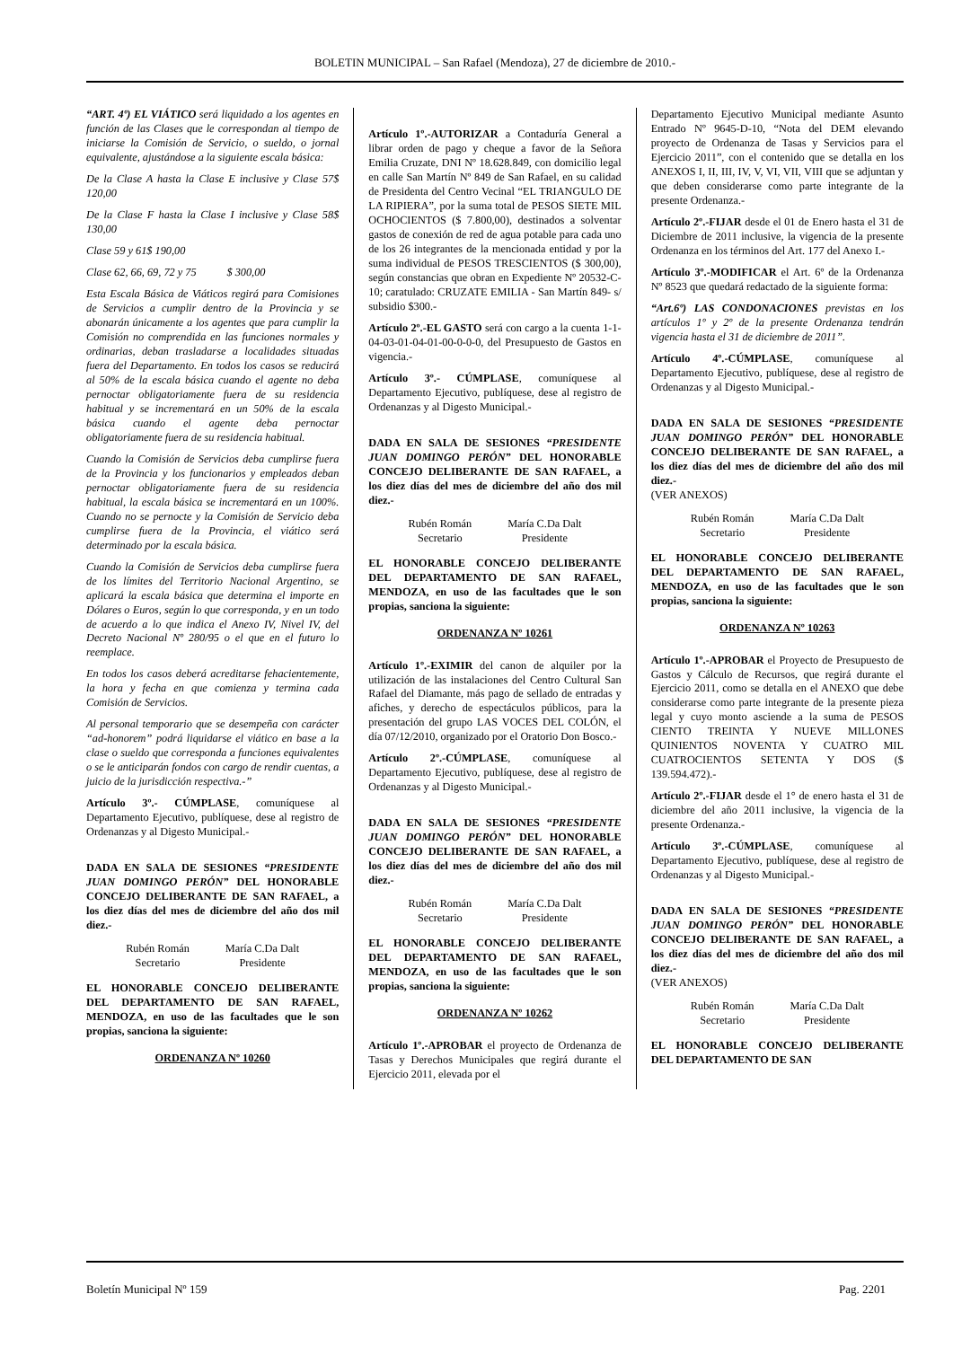BOLETIN MUNICIPAL – San Rafael (Mendoza), 27 de diciembre de 2010.-
“ART. 4º) EL VIÁTICO será liquidado a los agentes en función de las Clases que le correspondan al tiempo de iniciarse la Comisión de Servicio, o sueldo, o jornal equivalente, ajustándose a la siguiente escala básica:
De la Clase A hasta la Clase E inclusive y Clase 57$ 120,00
De la Clase F hasta la Clase I inclusive y Clase 58$ 130,00
Clase 59 y 61$ 190,00
Clase 62, 66, 69, 72 y 75 $ 300,00
Esta Escala Básica de Viáticos regirá para Comisiones de Servicios a cumplir dentro de la Provincia y se abonarán únicamente a los agentes que para cumplir la Comisión no comprendida en las funciones normales y ordinarias, deban trasladarse a localidades situadas fuera del Departamento. En todos los casos se reducirá al 50% de la escala básica cuando el agente no deba pernoctar obligatoriamente fuera de su residencia habitual y se incrementará en un 50% de la escala básica cuando el agente deba pernoctar obligatoriamente fuera de su residencia habitual.
Cuando la Comisión de Servicios deba cumplirse fuera de la Provincia y los funcionarios y empleados deban pernoctar obligatoriamente fuera de su residencia habitual, la escala básica se incrementará en un 100%. Cuando no se pernocte y la Comisión de Servicio deba cumplirse fuera de la Provincia, el viático será determinado por la escala básica.
Cuando la Comisión de Servicios deba cumplirse fuera de los límites del Territorio Nacional Argentino, se aplicará la escala básica que determina el importe en Dólares o Euros, según lo que corresponda, y en un todo de acuerdo a lo que indica el Anexo IV, Nivel IV, del Decreto Nacional Nº 280/95 o el que en el futuro lo reemplace.
En todos los casos deberá acreditarse fehacientemente, la hora y fecha en que comienza y termina cada Comisión de Servicios.
Al personal temporario que se desempeña con carácter “ad-honorem” podrá liquidarse el viático en base a la clase o sueldo que corresponda a funciones equivalentes o se le anticiparán fondos con cargo de rendir cuentas, a juicio de la jurisdicción respectiva.-”
Artículo 3º.- CÚMPLASE, comuníquese al Departamento Ejecutivo, publíquese, dese al registro de Ordenanzas y al Digesto Municipal.-
DADA EN SALA DE SESIONES “PRESIDENTE JUAN DOMINGO PERÓN” DEL HONORABLE CONCEJO DELIBERANTE DE SAN RAFAEL, a los diez días del mes de diciembre del año dos mil diez.-
Rubén Román
Secretario
María C.Da Dalt
Presidente
EL HONORABLE CONCEJO DELIBERANTE DEL DEPARTAMENTO DE SAN RAFAEL, MENDOZA, en uso de las facultades que le son propias, sanciona la siguiente:
ORDENANZA Nº 10260
Artículo 1º.-AUTORIZAR a Contaduría General a librar orden de pago y cheque a favor de la Señora Emilia Cruzate, DNI Nº 18.628.849, con domicilio legal en calle San Martín Nº 849 de San Rafael, en su calidad de Presidenta del Centro Vecinal “EL TRIANGULO DE LA RIPIERA”, por la suma total de PESOS SIETE MIL OCHOCIENTOS ($ 7.800,00), destinados a solventar gastos de conexión de red de agua potable para cada uno de los 26 integrantes de la mencionada entidad y por la suma individual de PESOS TRESCIENTOS ($ 300,00), según constancias que obran en Expediente Nº 20532-C-10; caratulado: CRUZATE EMILIA - San Martín 849- s/ subsidio $300.-
Artículo 2º.-EL GASTO será con cargo a la cuenta 1-1-04-03-01-04-01-00-0-0-0, del Presupuesto de Gastos en vigencia.-
Artículo 3º.- CÚMPLASE, comuníquese al Departamento Ejecutivo, publíquese, dese al registro de Ordenanzas y al Digesto Municipal.-
DADA EN SALA DE SESIONES “PRESIDENTE JUAN DOMINGO PERÓN” DEL HONORABLE CONCEJO DELIBERANTE DE SAN RAFAEL, a los diez días del mes de diciembre del año dos mil diez.-
Rubén Román
Secretario
María C.Da Dalt
Presidente
EL HONORABLE CONCEJO DELIBERANTE DEL DEPARTAMENTO DE SAN RAFAEL, MENDOZA, en uso de las facultades que le son propias, sanciona la siguiente:
ORDENANZA Nº 10261
Artículo 1º.-EXIMIR del canon de alquiler por la utilización de las instalaciones del Centro Cultural San Rafael del Diamante, más pago de sellado de entradas y afiches, y derecho de espectáculos públicos, para la presentación del grupo LAS VOCES DEL COLÓN, el día 07/12/2010, organizado por el Oratorio Don Bosco.-
Artículo 2º.-CÚMPLASE, comuníquese al Departamento Ejecutivo, publíquese, dese al registro de Ordenanzas y al Digesto Municipal.-
DADA EN SALA DE SESIONES “PRESIDENTE JUAN DOMINGO PERÓN” DEL HONORABLE CONCEJO DELIBERANTE DE SAN RAFAEL, a los diez días del mes de diciembre del año dos mil diez.-
Rubén Román
Secretario
María C.Da Dalt
Presidente
EL HONORABLE CONCEJO DELIBERANTE DEL DEPARTAMENTO DE SAN RAFAEL, MENDOZA, en uso de las facultades que le son propias, sanciona la siguiente:
ORDENANZA Nº 10262
Artículo 1º.-APROBAR el proyecto de Ordenanza de Tasas y Derechos Municipales que regirá durante el Ejercicio 2011, elevada por el
Departamento Ejecutivo Municipal mediante Asunto Entrado Nº 9645-D-10, “Nota del DEM elevando proyecto de Ordenanza de Tasas y Servicios para el Ejercicio 2011”, con el contenido que se detalla en los ANEXOS I, II, III, IV, V, VI, VII, VIII que se adjuntan y que deben considerarse como parte integrante de la presente Ordenanza.-
Artículo 2º.-FIJAR desde el 01 de Enero hasta el 31 de Diciembre de 2011 inclusive, la vigencia de la presente Ordenanza en los términos del Art. 177 del Anexo I.-
Artículo 3º.-MODIFICAR el Art. 6º de la Ordenanza Nº 8523 que quedará redactado de la siguiente forma:
“Art.6º) LAS CONDONACIONES previstas en los artículos 1º y 2º de la presente Ordenanza tendrán vigencia hasta el 31 de diciembre de 2011”.
Artículo 4º.-CÚMPLASE, comuníquese al Departamento Ejecutivo, publíquese, dese al registro de Ordenanzas y al Digesto Municipal.-
DADA EN SALA DE SESIONES “PRESIDENTE JUAN DOMINGO PERÓN” DEL HONORABLE CONCEJO DELIBERANTE DE SAN RAFAEL, a los diez días del mes de diciembre del año dos mil diez.-
(VER ANEXOS)
Rubén Román
Secretario
María C.Da Dalt
Presidente
EL HONORABLE CONCEJO DELIBERANTE DEL DEPARTAMENTO DE SAN RAFAEL, MENDOZA, en uso de las facultades que le son propias, sanciona la siguiente:
ORDENANZA Nº 10263
Artículo 1º.-APROBAR el Proyecto de Presupuesto de Gastos y Cálculo de Recursos, que regirá durante el Ejercicio 2011, como se detalla en el ANEXO que debe considerarse como parte integrante de la presente pieza legal y cuyo monto asciende a la suma de PESOS CIENTO TREINTA Y NUEVE MILLONES QUINIENTOS NOVENTA Y CUATRO MIL CUATROCIENTOS SETENTA Y DOS ($ 139.594.472).-
Artículo 2º.-FIJAR desde el 1° de enero hasta el 31 de diciembre del año 2011 inclusive, la vigencia de la presente Ordenanza.-
Artículo 3º.-CÚMPLASE, comuníquese al Departamento Ejecutivo, publíquese, dese al registro de Ordenanzas y al Digesto Municipal.-
DADA EN SALA DE SESIONES “PRESIDENTE JUAN DOMINGO PERÓN” DEL HONORABLE CONCEJO DELIBERANTE DE SAN RAFAEL, a los diez días del mes de diciembre del año dos mil diez.-
(VER ANEXOS)
Rubén Román
Secretario
María C.Da Dalt
Presidente
EL HONORABLE CONCEJO DELIBERANTE DEL DEPARTAMENTO DE SAN
Boletín Municipal Nº 159 Pag. 2201